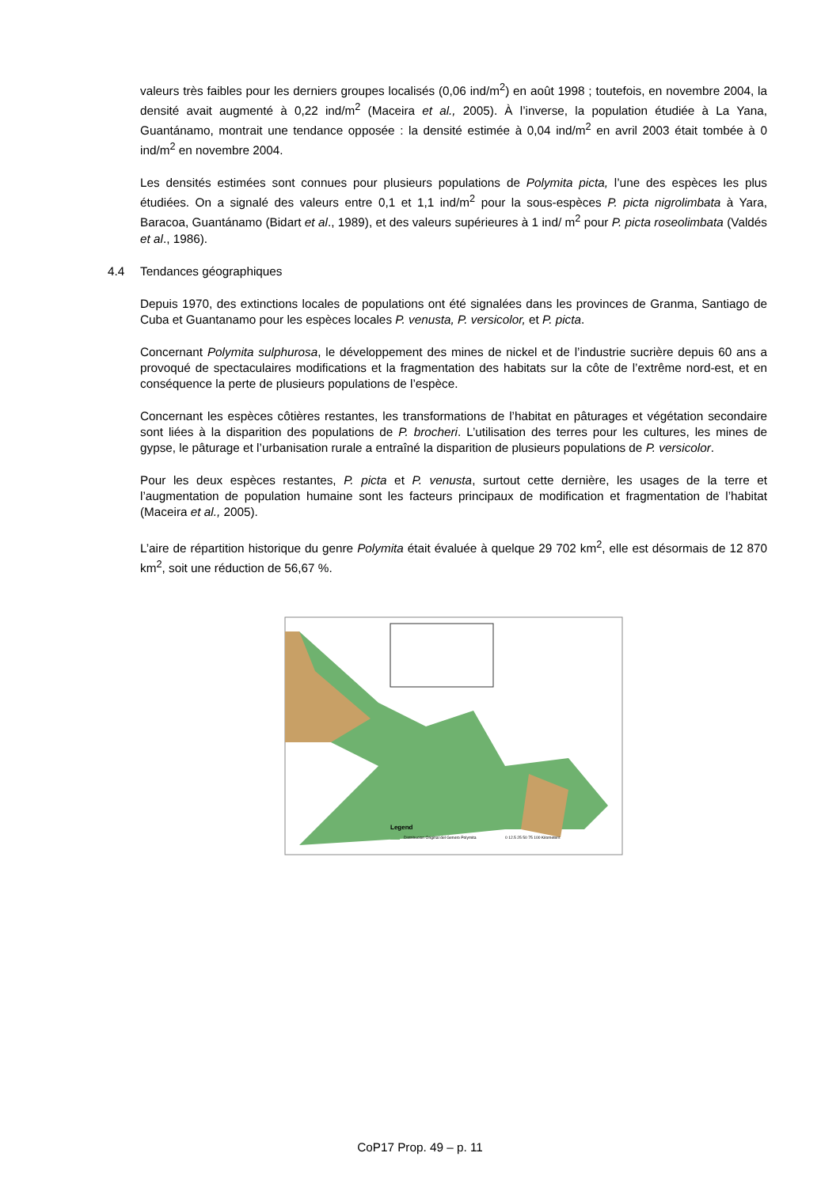valeurs très faibles pour les derniers groupes localisés (0,06 ind/m<sup>2</sup>) en août 1998 ; toutefois, en novembre 2004, la densité avait augmenté à 0,22 ind/m<sup>2</sup> (Maceira et al., 2005). À l’inverse, la population étudiée à La Yana, Guantánamo, montrait une tendance opposée : la densité estimée à 0,04 ind/m<sup>2</sup> en avril 2003 était tombée à 0 ind/m<sup>2</sup> en novembre 2004.
Les densités estimées sont connues pour plusieurs populations de Polymita picta, l’une des espèces les plus étudiées. On a signalé des valeurs entre 0,1 et 1,1 ind/m<sup>2</sup> pour la sous-espèces P. picta nigrolimbata à Yara, Baracoa, Guantánamo (Bidart et al., 1989), et des valeurs supérieures à 1 ind/ m<sup>2</sup> pour P. picta roseolimbata (Valdés et al., 1986).
4.4 Tendances géographiques
Depuis 1970, des extinctions locales de populations ont été signalées dans les provinces de Granma, Santiago de Cuba et Guantanamo pour les espèces locales P. venusta, P. versicolor, et P. picta.
Concernant Polymita sulphurosa, le développement des mines de nickel et de l’industrie sucrière depuis 60 ans a provoqué de spectaculaires modifications et la fragmentation des habitats sur la côte de l’extrême nord-est, et en conséquence la perte de plusieurs populations de l’espèce.
Concernant les espèces côtières restantes, les transformations de l’habitat en pâturages et végétation secondaire sont liées à la disparition des populations de P. brocheri. L’utilisation des terres pour les cultures, les mines de gypse, le pâturage et l’urbanisation rurale a entraîné la disparition de plusieurs populations de P. versicolor.
Pour les deux espèces restantes, P. picta et P. venusta, surtout cette dernière, les usages de la terre et l’augmentation de population humaine sont les facteurs principaux de modification et fragmentation de l’habitat (Maceira et al., 2005).
L’aire de répartition historique du genre Polymita était évaluée à quelque 29 702 km<sup>2</sup>, elle est désormais de 12 870 km<sup>2</sup>, soit une réduction de 56,67 %.
Legend
Distribucion Original del Genero Polymita
0 12.5 25 50 75 100 Kilometers
CoP17 Prop. 49 – p. 11